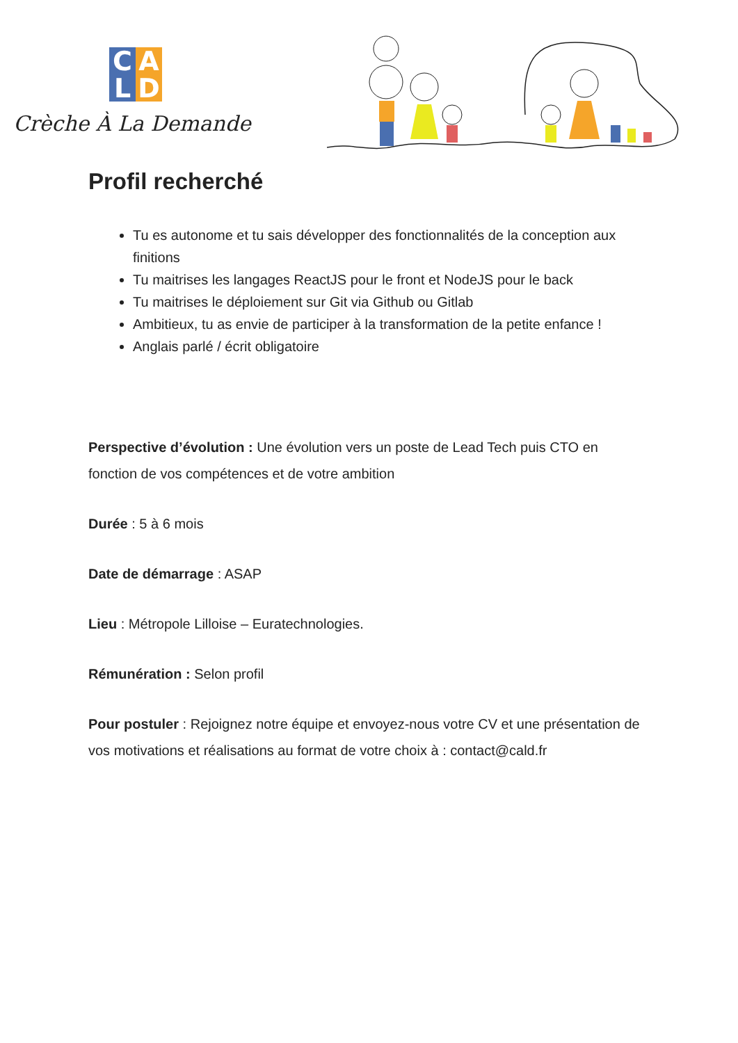C A L D
Crèche À La Demande
Profil recherché
Tu es autonome et tu sais développer des fonctionnalités de la conception aux finitions
Tu maitrises les langages ReactJS pour le front et NodeJS pour le back
Tu maitrises le déploiement sur Git via Github ou Gitlab
Ambitieux, tu as envie de participer à la transformation de la petite enfance !
Anglais parlé / écrit obligatoire
Perspective d’évolution : Une évolution vers un poste de Lead Tech puis CTO en fonction de vos compétences et de votre ambition
Durée : 5 à 6 mois
Date de démarrage : ASAP
Lieu : Métropole Lilloise – Euratechnologies.
Rémunération : Selon profil
Pour postuler : Rejoignez notre équipe et envoyez-nous votre CV et une présentation de vos motivations et réalisations au format de votre choix à : contact@cald.fr